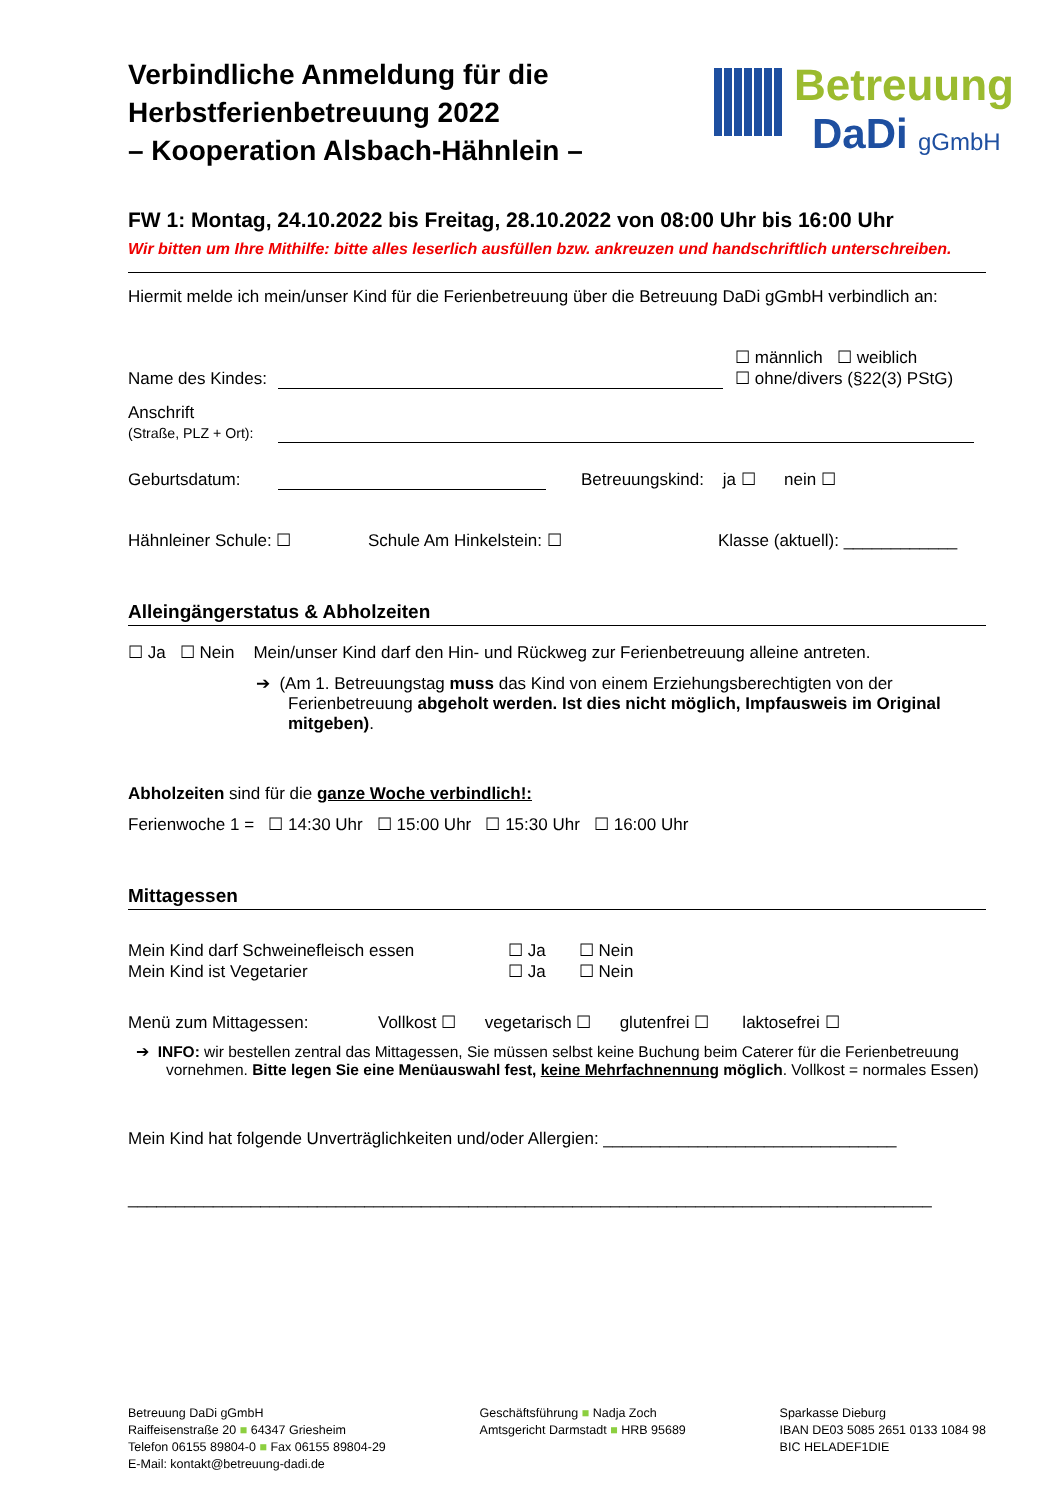Verbindliche Anmeldung für die
Herbstferienbetreuung 2022
– Kooperation Alsbach-Hähnlein –
Betreuung
DaDi gGmbH
FW 1: Montag, 24.10.2022 bis Freitag, 28.10.2022 von 08:00 Uhr bis 16:00 Uhr
Wir bitten um Ihre Mithilfe: bitte alles leserlich ausfüllen bzw. ankreuzen und handschriftlich unterschreiben.
Hiermit melde ich mein/unser Kind für die Ferienbetreuung über die Betreuung DaDi gGmbH verbindlich an:
Name des Kindes: ☐ männlich ☐ weiblich
☐ ohne/divers (§22(3) PStG)
Anschrift
(Straße, PLZ + Ort):
Geburtsdatum: Betreuungskind: ja ☐ nein ☐
Hähnleiner Schule: ☐ Schule Am Hinkelstein: ☐ Klasse (aktuell): ____________
Alleingängerstatus & Abholzeiten
☐ Ja ☐ Nein Mein/unser Kind darf den Hin- und Rückweg zur Ferienbetreuung alleine antreten.
➔ (Am 1. Betreuungstag muss das Kind von einem Erziehungsberechtigten von der Ferienbetreuung abgeholt werden. Ist dies nicht möglich, Impfausweis im Original mitgeben).
Abholzeiten sind für die ganze Woche verbindlich!:
Ferienwoche 1 = ☐ 14:30 Uhr ☐ 15:00 Uhr ☐ 15:30 Uhr ☐ 16:00 Uhr
Mittagessen
Mein Kind darf Schweinefleisch essen ☐ Ja ☐ Nein
Mein Kind ist Vegetarier ☐ Ja ☐ Nein
Menü zum Mittagessen: Vollkost ☐ vegetarisch ☐ glutenfrei ☐ laktosefrei ☐
➔ INFO: wir bestellen zentral das Mittagessen, Sie müssen selbst keine Buchung beim Caterer für die Ferienbetreuung vornehmen. Bitte legen Sie eine Menüauswahl fest, keine Mehrfachnennung möglich. Vollkost = normales Essen)
Mein Kind hat folgende Unverträglichkeiten und/oder Allergien: _______________________________
_____________________________________________________________________________________
Betreuung DaDi gGmbH
Raiffeisenstraße 20 ■ 64347 Griesheim
Telefon 06155 89804-0 ■ Fax 06155 89804-29
E-Mail: kontakt@betreuung-dadi.de
Geschäftsführung ■ Nadja Zoch
Amtsgericht Darmstadt ■ HRB 95689
Sparkasse Dieburg
IBAN DE03 5085 2651 0133 1084 98
BIC HELADEF1DIE